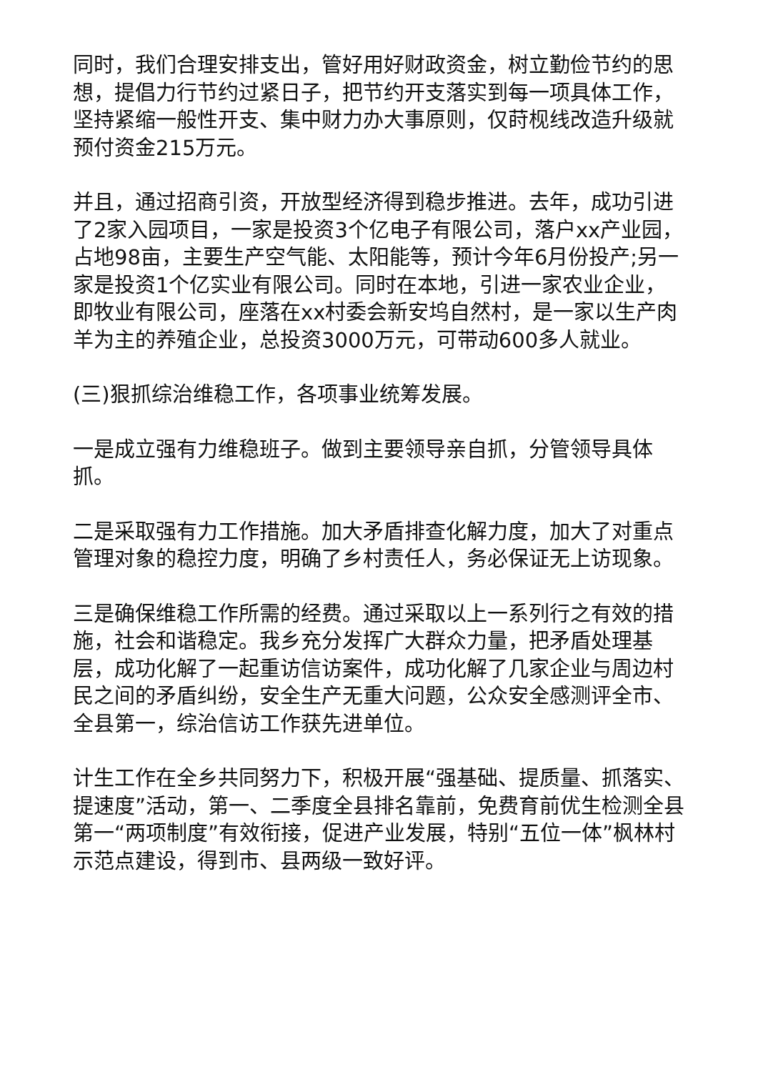同时，我们合理安排支出，管好用好财政资金，树立勤俭节约的思想，提倡力行节约过紧日子，把节约开支落实到每一项具体工作，坚持紧缩一般性开支、集中财力办大事原则，仅莳枧线改造升级就预付资金215万元。
并且，通过招商引资，开放型经济得到稳步推进。去年，成功引进了2家入园项目，一家是投资3个亿电子有限公司，落户xx产业园，占地98亩，主要生产空气能、太阳能等，预计今年6月份投产;另一家是投资1个亿实业有限公司。同时在本地，引进一家农业企业，即牧业有限公司，座落在xx村委会新安坞自然村，是一家以生产肉羊为主的养殖企业，总投资3000万元，可带动600多人就业。
(三)狠抓综治维稳工作，各项事业统筹发展。
一是成立强有力维稳班子。做到主要领导亲自抓，分管领导具体抓。
二是采取强有力工作措施。加大矛盾排查化解力度，加大了对重点管理对象的稳控力度，明确了乡村责任人，务必保证无上访现象。
三是确保维稳工作所需的经费。通过采取以上一系列行之有效的措施，社会和谐稳定。我乡充分发挥广大群众力量，把矛盾处理基层，成功化解了一起重访信访案件，成功化解了几家企业与周边村民之间的矛盾纠纷，安全生产无重大问题，公众安全感测评全市、全县第一，综治信访工作获先进单位。
计生工作在全乡共同努力下，积极开展“强基础、提质量、抓落实、提速度”活动，第一、二季度全县排名靠前，免费育前优生检测全县第一“两项制度”有效衔接，促进产业发展，特别“五位一体”枫林村示范点建设，得到市、县两级一致好评。